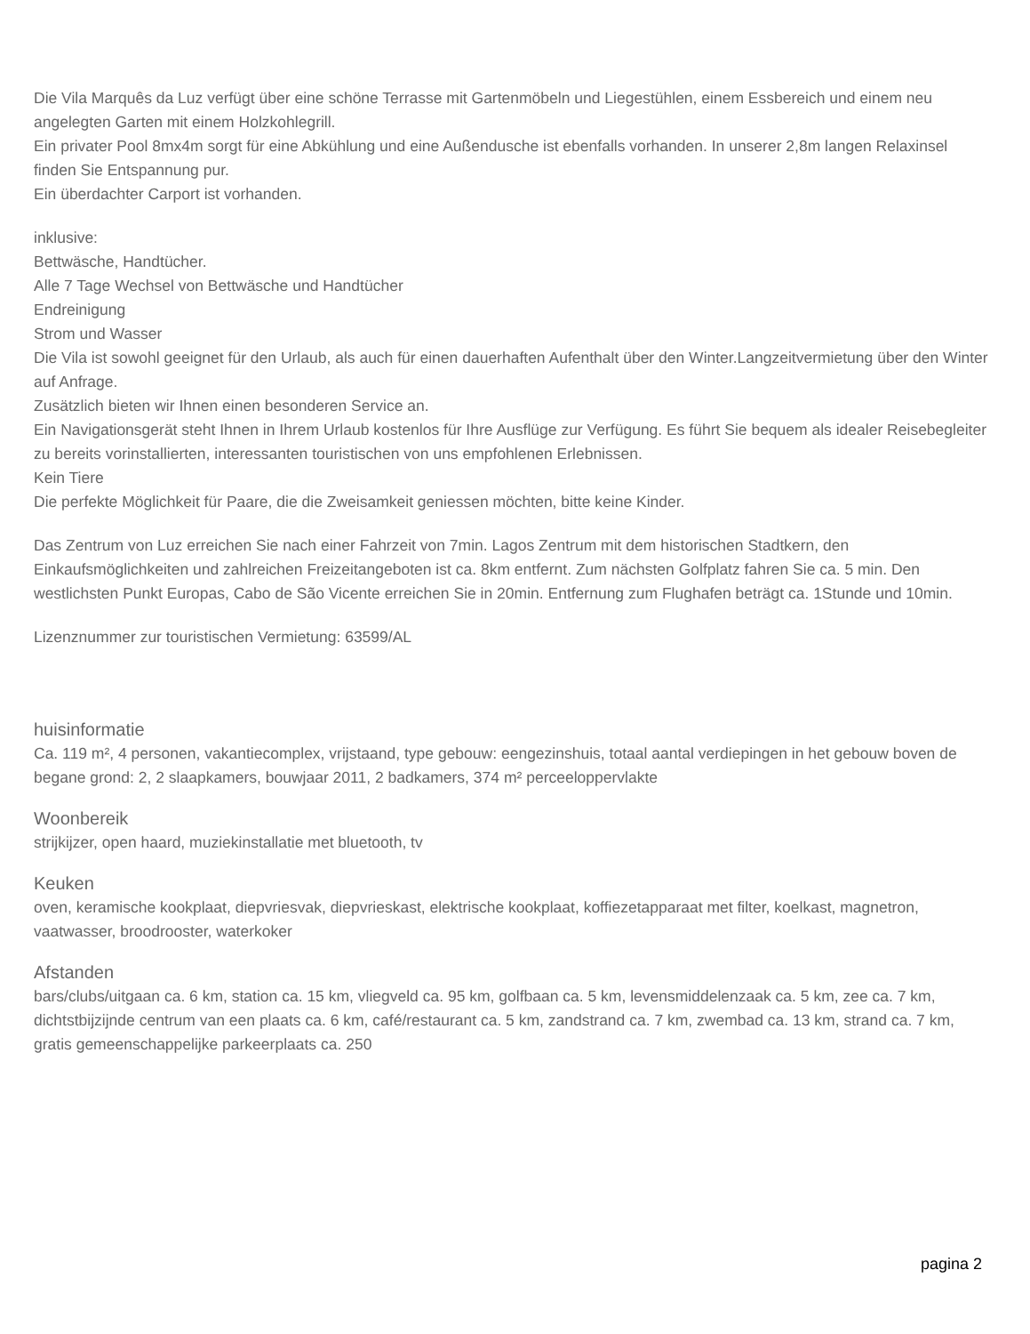Die Vila Marquês da Luz verfügt über eine schöne Terrasse mit Gartenmöbeln und Liegestühlen, einem Essbereich und einem neu angelegten Garten mit einem Holzkohlegrill.
Ein privater Pool 8mx4m sorgt für eine Abkühlung und eine Außendusche ist ebenfalls vorhanden. In unserer 2,8m langen Relaxinsel finden Sie Entspannung pur.
Ein überdachter Carport ist vorhanden.
inklusive:
Bettwäsche, Handtücher.
Alle 7 Tage Wechsel von Bettwäsche und Handtücher
Endreinigung
Strom und Wasser
Die Vila ist sowohl geeignet für den Urlaub, als auch für einen dauerhaften Aufenthalt über den Winter.Langzeitvermietung über den Winter auf Anfrage.
Zusätzlich bieten wir Ihnen einen besonderen Service an.
Ein Navigationsgerät steht Ihnen in Ihrem Urlaub kostenlos für Ihre Ausflüge zur Verfügung. Es führt Sie bequem als idealer Reisebegleiter zu bereits vorinstallierten, interessanten touristischen von uns empfohlenen Erlebnissen.
Kein Tiere
Die perfekte Möglichkeit für Paare, die die Zweisamkeit geniessen möchten, bitte keine Kinder.
Das Zentrum von Luz erreichen Sie nach einer Fahrzeit von 7min. Lagos Zentrum mit dem historischen Stadtkern, den Einkaufsmöglichkeiten und zahlreichen Freizeitangeboten ist ca. 8km entfernt. Zum nächsten Golfplatz fahren Sie ca. 5 min. Den westlichsten Punkt Europas, Cabo de São Vicente erreichen Sie in 20min. Entfernung zum Flughafen beträgt ca. 1Stunde und 10min.
Lizenznummer zur touristischen Vermietung: 63599/AL
huisinformatie
Ca. 119 m², 4 personen, vakantiecomplex, vrijstaand, type gebouw: eengezinshuis, totaal aantal verdiepingen in het gebouw boven de begane grond: 2, 2 slaapkamers, bouwjaar 2011, 2 badkamers, 374 m² perceeloppervlakte
Woonbereik
strijkijzer, open haard, muziekinstallatie met bluetooth, tv
Keuken
oven, keramische kookplaat, diepvriesvak, diepvrieskast, elektrische kookplaat, koffiezetapparaat met filter, koelkast, magnetron, vaatwasser, broodrooster, waterkoker
Afstanden
bars/clubs/uitgaan ca. 6 km, station ca. 15 km, vliegveld ca. 95 km, golfbaan ca. 5 km, levensmiddelenzaak ca. 5 km, zee ca. 7 km, dichtstbijzijnde centrum van een plaats ca. 6 km, café/restaurant ca. 5 km, zandstrand ca. 7 km, zwembad ca. 13 km, strand ca. 7 km, gratis gemeenschappelijke parkeerplaats ca. 250
pagina 2